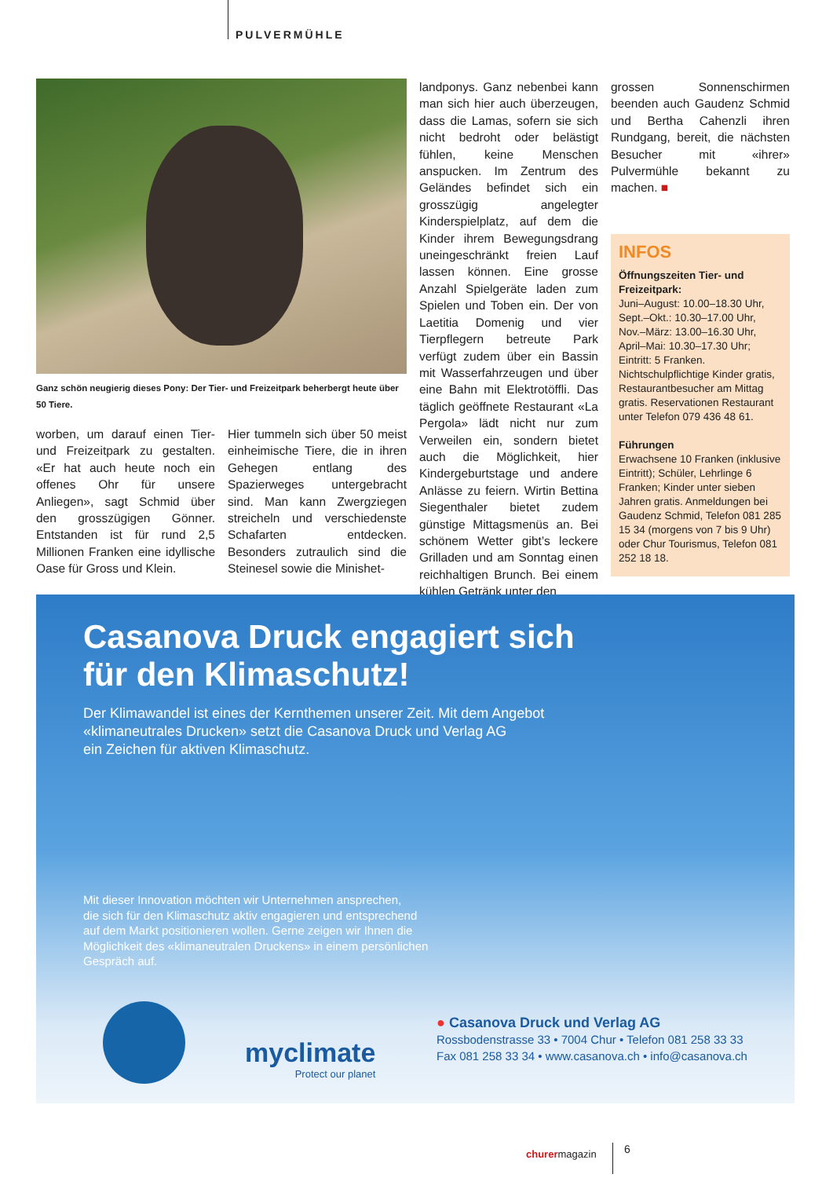PULVERMÜHLE
Ganz schön neugierig dieses Pony: Der Tier- und Freizeitpark beherbergt heute über 50 Tiere.
worben, um darauf einen Tier- und Freizeitpark zu gestalten. «Er hat auch heute noch ein offenes Ohr für unsere Anliegen», sagt Schmid über den grosszügigen Gönner. Entstanden ist für rund 2,5 Millionen Franken eine idyllische Oase für Gross und Klein.
Hier tummeln sich über 50 meist einheimische Tiere, die in ihren Gehegen entlang des Spazierweges untergebracht sind. Man kann Zwergziegen streicheln und verschiedenste Schafarten entdecken. Besonders zutraulich sind die Steinesel sowie die Minishet-
landponys. Ganz nebenbei kann man sich hier auch überzeugen, dass die Lamas, sofern sie sich nicht bedroht oder belästigt fühlen, keine Menschen anspucken. Im Zentrum des Geländes befindet sich ein grosszügig angelegter Kinderspielplatz, auf dem die Kinder ihrem Bewegungsdrang uneingeschränkt freien Lauf lassen können. Eine grosse Anzahl Spielgeräte laden zum Spielen und Toben ein. Der von Laetitia Domenig und vier Tierpflegern betreute Park verfügt zudem über ein Bassin mit Wasserfahrzeugen und über eine Bahn mit Elektrotöffli. Das täglich geöffnete Restaurant «La Pergola» lädt nicht nur zum Verweilen ein, sondern bietet auch die Möglichkeit, hier Kindergeburtstage und andere Anlässe zu feiern. Wirtin Bettina Siegenthaler bietet zudem günstige Mittagsmenüs an. Bei schönem Wetter gibt’s leckere Grilladen und am Sonntag einen reichhaltigen Brunch. Bei einem kühlen Getränk unter den
grossen Sonnenschirmen beenden auch Gaudenz Schmid und Bertha Cahenzli ihren Rundgang, bereit, die nächsten Besucher mit «ihrer» Pulvermühle bekannt zu machen. ■
INFOS
Öffnungszeiten Tier- und Freizeitpark:
Juni–August: 10.00–18.30 Uhr, Sept.–Okt.: 10.30–17.00 Uhr, Nov.–März: 13.00–16.30 Uhr, April–Mai: 10.30–17.30 Uhr; Eintritt: 5 Franken. Nichtschulpflichtige Kinder gratis, Restaurantbesucher am Mittag gratis. Reservationen Restaurant unter Telefon 079 436 48 61.
Führungen
Erwachsene 10 Franken (inklusive Eintritt); Schüler, Lehrlinge 6 Franken; Kinder unter sieben Jahren gratis. Anmeldungen bei Gaudenz Schmid, Telefon 081 285 15 34 (morgens von 7 bis 9 Uhr) oder Chur Tourismus, Telefon 081 252 18 18.
Casanova Druck engagiert sich
für den Klimaschutz!
Der Klimawandel ist eines der Kernthemen unserer Zeit. Mit dem Angebot
«klimaneutrales Drucken» setzt die Casanova Druck und Verlag AG
ein Zeichen für aktiven Klimaschutz.
Mit dieser Innovation möchten wir Unternehmen ansprechen,
die sich für den Klimaschutz aktiv engagieren und entsprechend
auf dem Markt positionieren wollen. Gerne zeigen wir Ihnen die
Möglichkeit des «klimaneutralen Druckens» in einem persönlichen
Gespräch auf.
myclimate
Protect our planet
● Casanova Druck und Verlag AG
Rossbodenstrasse 33 • 7004 Chur • Telefon 081 258 33 33
Fax 081 258 33 34 • www.casanova.ch • info@casanova.ch
churermagazin 6